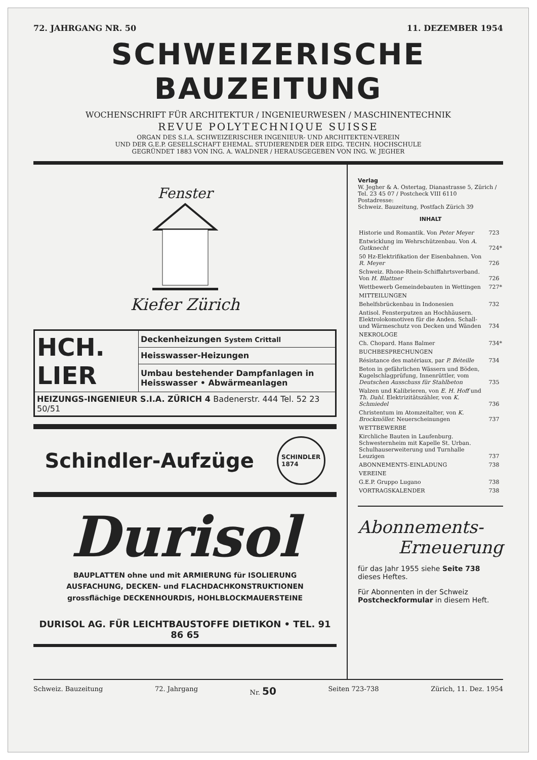72. JAHRGANG NR. 50 11. DEZEMBER 1954
SCHWEIZERISCHE BAUZEITUNG
WOCHENSCHRIFT FÜR ARCHITEKTUR / INGENIEURWESEN / MASCHINENTECHNIK
REVUE POLYTECHNIQUE SUISSE
ORGAN DES S.I.A. SCHWEIZERISCHER INGENIEUR- UND ARCHITEKTEN-VEREIN
UND DER G.E.P. GESELLSCHAFT EHEMAL. STUDIERENDER DER EIDG. TECHN. HOCHSCHULE
GEGRÜNDET 1883 VON ING. A. WALDNER / HERAUSGEGEBEN VON ING. W. JEGHER
Fenster
Kiefer Zürich
| HCH. LIER | Deckenheizungen System Crittall |
| | Heisswasser-Heizungen |
| | Umbau bestehender Dampfanlagen in Heisswasser • Abwärmeanlagen |
| HEIZUNGS-INGENIEUR S.I.A. ZÜRICH 4 Badenerstr. 444 Tel. 52 23 50/51 | |
Schindler-Aufzüge SCHINDLER
1874
Durisol
BAUPLATTEN ohne und mit ARMIERUNG für ISOLIERUNG
AUSFACHUNG, DECKEN- und FLACHDACHKONSTRUKTIONEN
grossflächige DECKENHOURDIS, HOHLBLOCKMAUERSTEINE
DURISOL AG. FÜR LEICHTBAUSTOFFE DIETIKON • TEL. 91 86 65
Verlag
W. Jegher & A. Ostertag, Dianastrasse 5, Zürich / Tel. 23 45 07 / Postcheck VIII 6110
Postadresse:
Schweiz. Bauzeitung, Postfach Zürich 39
INHALT
| Historie und Romantik. Von Peter Meyer | 723 |
| Entwicklung im Wehrschützenbau. Von A. Gutknecht | 724* |
| 50 Hz-Elektrifikation der Eisenbahnen. Von R. Meyer | 726 |
| Schweiz. Rhone-Rhein-Schiffahrtsverband. Von H. Blattner | 726 |
| Wettbewerb Gemeindebauten in Wettingen | 727* |
| MITTEILUNGEN | |
| Behelfsbrückenbau in Indonesien | 732 |
| Antisol. Fensterputzen an Hochhäusern. Elektrolokomotiven für die Anden. Schall- und Wärmeschutz von Decken und Wänden | 734 |
| NEKROLOGE | |
| Ch. Chopard. Hans Balmer | 734* |
| BUCHBESPRECHUNGEN | |
| Résistance des matériaux, par P. Béteille | 734 |
| Beton in gefährlichen Wässern und Böden, Kugelschlagprüfung, Innenrüttler, vom Deutschen Ausschuss für Stahlbeton | 735 |
| Walzen und Kalibrieren, von E. H. Hoff und Th. Dahl. Elektrizitätszähler, von K. Schmiedel | 736 |
| Christentum im Atomzeitalter, von K. Brockmöller. Neuerscheinungen | 737 |
| WETTBEWERBE | |
| Kirchliche Bauten in Laufenburg. Schwesternheim mit Kapelle St. Urban. Schulhauserweiterung und Turnhalle Leuzigen | 737 |
| ABONNEMENTS-EINLADUNG | 738 |
| VEREINE | |
| G.E.P. Gruppo Lugano | 738 |
| VORTRAGSKALENDER | 738 |
Abonnements-
Erneuerung
für das Jahr 1955 siehe Seite 738 dieses Heftes.
Für Abonnenten in der Schweiz Postcheckformular in diesem Heft.
Schweiz. Bauzeitung 72. Jahrgang Nr. 50 Seiten 723-738 Zürich, 11. Dez. 1954